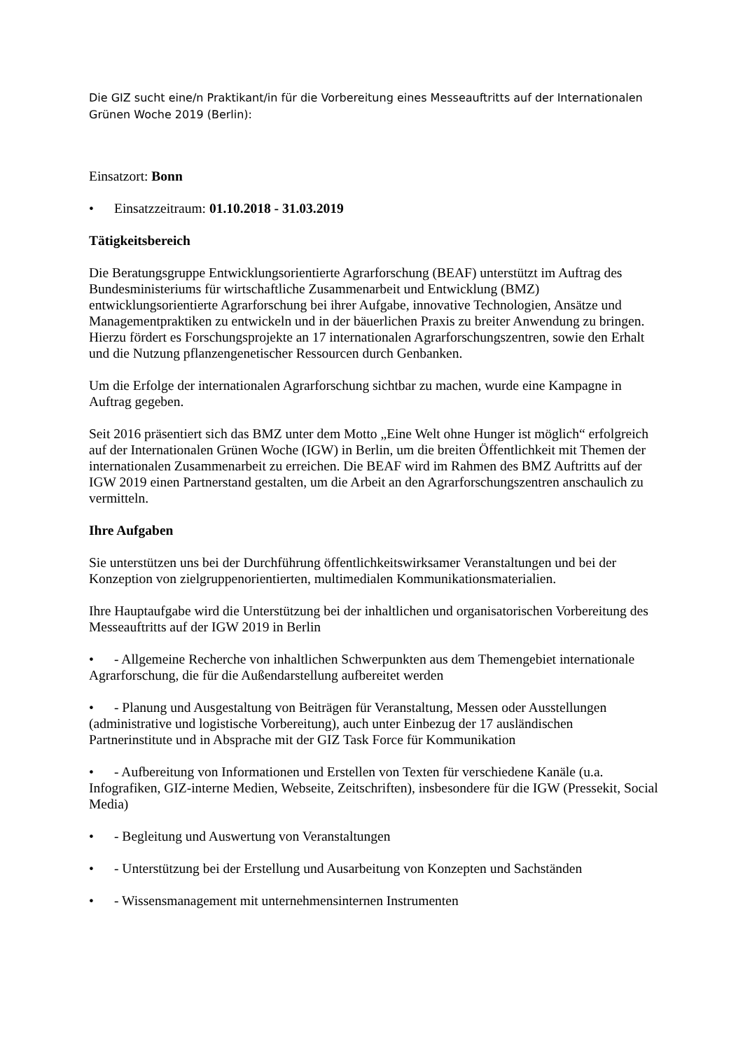Die GIZ sucht eine/n Praktikant/in für die Vorbereitung eines Messeauftritts auf der Internationalen Grünen Woche 2019 (Berlin):
Einsatzort: Bonn
• Einsatzzeitraum: 01.10.2018 - 31.03.2019
Tätigkeitsbereich
Die Beratungsgruppe Entwicklungsorientierte Agrarforschung (BEAF) unterstützt im Auftrag des Bundesministeriums für wirtschaftliche Zusammenarbeit und Entwicklung (BMZ) entwicklungsorientierte Agrarforschung bei ihrer Aufgabe, innovative Technologien, Ansätze und Managementpraktiken zu entwickeln und in der bäuerlichen Praxis zu breiter Anwendung zu bringen. Hierzu fördert es Forschungsprojekte an 17 internationalen Agrarforschungszentren, sowie den Erhalt und die Nutzung pflanzengenetischer Ressourcen durch Genbanken.
Um die Erfolge der internationalen Agrarforschung sichtbar zu machen, wurde eine Kampagne in Auftrag gegeben.
Seit 2016 präsentiert sich das BMZ unter dem Motto „Eine Welt ohne Hunger ist möglich“ erfolgreich auf der Internationalen Grünen Woche (IGW) in Berlin, um die breiten Öffentlichkeit mit Themen der internationalen Zusammenarbeit zu erreichen. Die BEAF wird im Rahmen des BMZ Auftritts auf der IGW 2019 einen Partnerstand gestalten, um die Arbeit an den Agrarforschungszentren anschaulich zu vermitteln.
Ihre Aufgaben
Sie unterstützen uns bei der Durchführung öffentlichkeitswirksamer Veranstaltungen und bei der Konzeption von zielgruppenorientierten, multimedialen Kommunikationsmaterialien.
Ihre Hauptaufgabe wird die Unterstützung bei der inhaltlichen und organisatorischen Vorbereitung des Messeauftritts auf der IGW 2019 in Berlin
• - Allgemeine Recherche von inhaltlichen Schwerpunkten aus dem Themengebiet internationale Agrarforschung, die für die Außendarstellung aufbereitet werden
• - Planung und Ausgestaltung von Beiträgen für Veranstaltung, Messen oder Ausstellungen (administrative und logistische Vorbereitung), auch unter Einbezug der 17 ausländischen Partnerinstitute und in Absprache mit der GIZ Task Force für Kommunikation
• - Aufbereitung von Informationen und Erstellen von Texten für verschiedene Kanäle (u.a. Infografiken, GIZ-interne Medien, Webseite, Zeitschriften), insbesondere für die IGW (Pressekit, Social Media)
• - Begleitung und Auswertung von Veranstaltungen
• - Unterstützung bei der Erstellung und Ausarbeitung von Konzepten und Sachständen
• - Wissensmanagement mit unternehmensinternen Instrumenten